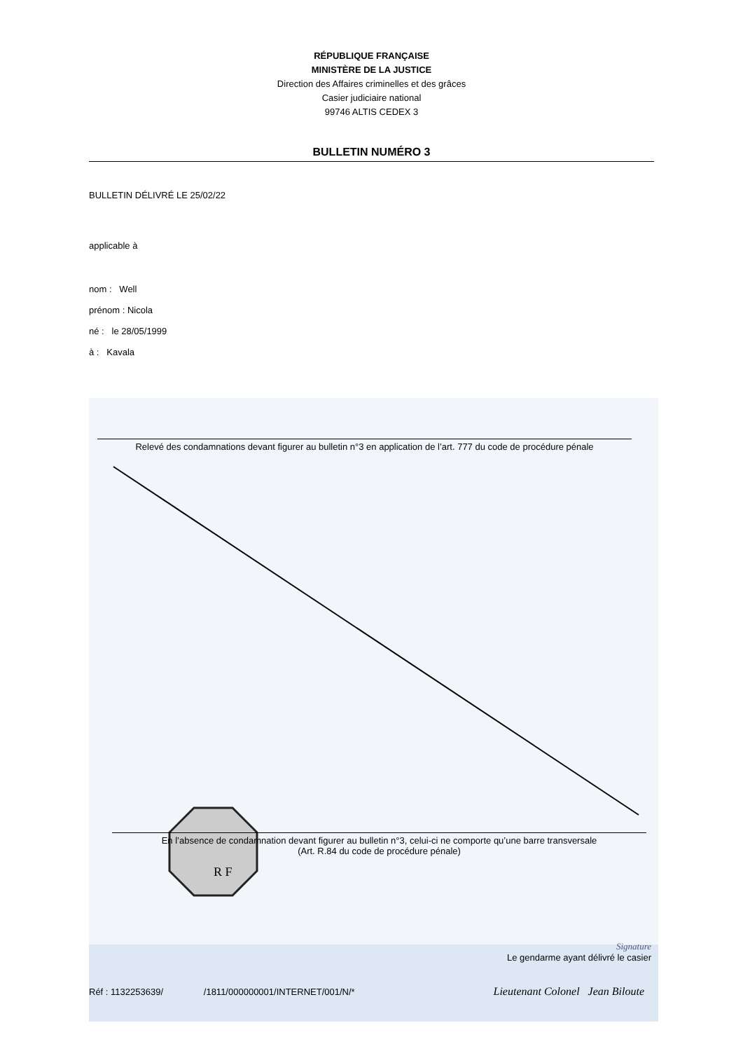RÉPUBLIQUE FRANÇAISE
MINISTÈRE DE LA JUSTICE
Direction des Affaires criminelles et des grâces
Casier judiciaire national
99746 ALTIS CEDEX 3
BULLETIN NUMÉRO 3
BULLETIN DÉLIVRÉ LE 25/02/22
applicable à
nom : Well
prénom : Nicola
né : le 28/05/1999
à : Kavala
Relevé des condamnations devant figurer au bulletin n°3 en application de l’art. 777 du code de procédure pénale
R F
En l’absence de condamnation devant figurer au bulletin n°3, celui-ci ne comporte qu’une barre transversale
(Art. R.84 du code de procédure pénale)
Signature
Le gendarme ayant délivré le casier
Réf : 1132253639/ /1811/000000001/INTERNET/001/N/*
Lieutenant Colonel Jean Biloute